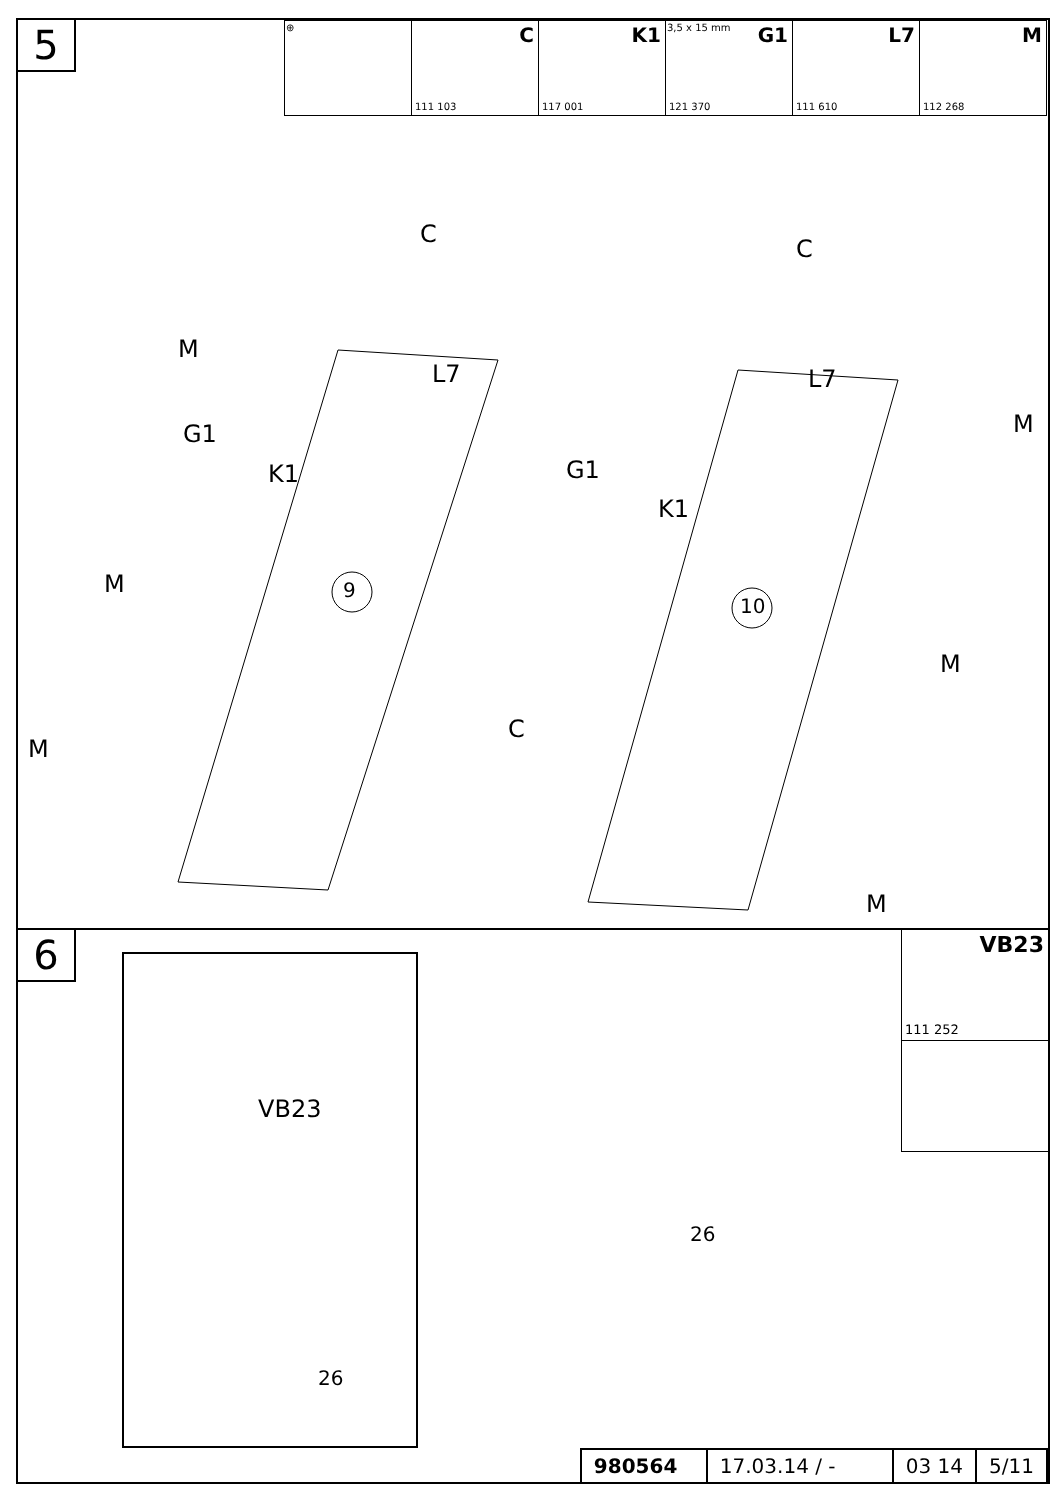5
| ⊕ | C 111 103 | K1 117 001 | 3,5 x 15 mm G1 121 370 | L7 111 610 | M 112 268 |
C
C
C
L7 L7
G1
G1 K1
K1
M
M
M
M
M
M
9
10
6
VB23
26
26
VB23
111 252
980564 17.03.14 / - 03 14 5/11